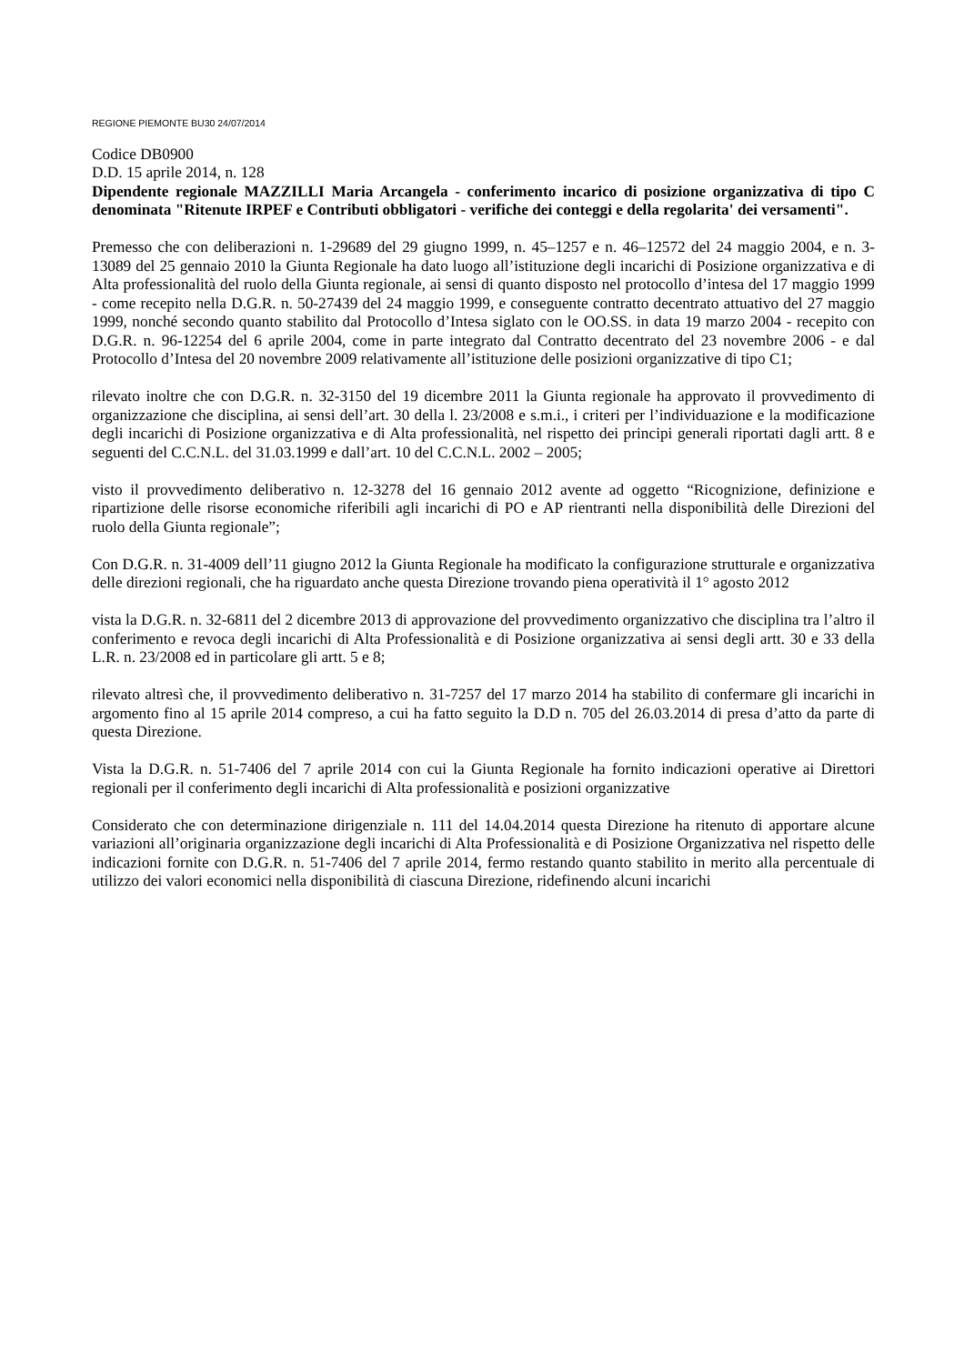REGIONE PIEMONTE BU30 24/07/2014
Codice DB0900
D.D. 15 aprile 2014, n. 128
Dipendente regionale MAZZILLI Maria Arcangela - conferimento incarico di posizione organizzativa di tipo C denominata "Ritenute IRPEF e Contributi obbligatori - verifiche dei conteggi e della regolarita' dei versamenti".
Premesso che con deliberazioni n. 1-29689 del 29 giugno 1999, n. 45–1257 e n. 46–12572 del 24 maggio 2004, e n. 3-13089 del 25 gennaio 2010 la Giunta Regionale ha dato luogo all’istituzione degli incarichi di Posizione organizzativa e di Alta professionalità del ruolo della Giunta regionale, ai sensi di quanto disposto nel protocollo d’intesa del 17 maggio 1999 - come recepito nella D.G.R. n. 50-27439 del 24 maggio 1999, e conseguente contratto decentrato attuativo del 27 maggio 1999, nonché secondo quanto stabilito dal Protocollo d’Intesa siglato con le OO.SS. in data 19 marzo 2004 - recepito con D.G.R. n. 96-12254 del 6 aprile 2004, come in parte integrato dal Contratto decentrato del 23 novembre 2006 - e dal Protocollo d’Intesa del 20 novembre 2009 relativamente all’istituzione delle posizioni organizzative di tipo C1;
rilevato inoltre che con D.G.R. n. 32-3150 del 19 dicembre 2011 la Giunta regionale ha approvato il provvedimento di organizzazione che disciplina, ai sensi dell’art. 30 della l. 23/2008 e s.m.i., i criteri per l’individuazione e la modificazione degli incarichi di Posizione organizzativa e di Alta professionalità, nel rispetto dei principi generali riportati dagli artt. 8 e seguenti del C.C.N.L. del 31.03.1999 e dall’art. 10 del C.C.N.L. 2002 – 2005;
visto il provvedimento deliberativo n. 12-3278 del 16 gennaio 2012 avente ad oggetto “Ricognizione, definizione e ripartizione delle risorse economiche riferibili agli incarichi di PO e AP rientranti nella disponibilità delle Direzioni del ruolo della Giunta regionale”;
Con D.G.R. n. 31-4009 dell’11 giugno 2012 la Giunta Regionale ha modificato la configurazione strutturale e organizzativa delle direzioni regionali, che ha riguardato anche questa Direzione trovando piena operatività il 1° agosto 2012
vista la D.G.R. n. 32-6811 del 2 dicembre 2013 di approvazione del provvedimento organizzativo che disciplina tra l’altro il conferimento e revoca degli incarichi di Alta Professionalità e di Posizione organizzativa ai sensi degli artt. 30 e 33 della L.R. n. 23/2008 ed in particolare gli artt. 5 e 8;
rilevato altresì che, il provvedimento deliberativo n. 31-7257 del 17 marzo 2014 ha stabilito di confermare gli incarichi in argomento fino al 15 aprile 2014 compreso, a cui ha fatto seguito la D.D n. 705 del 26.03.2014 di presa d’atto da parte di questa Direzione.
Vista la D.G.R. n. 51-7406 del 7 aprile 2014 con cui la Giunta Regionale ha fornito indicazioni operative ai Direttori regionali per il conferimento degli incarichi di Alta professionalità e posizioni organizzative
Considerato che con determinazione dirigenziale n. 111 del 14.04.2014 questa Direzione ha ritenuto di apportare alcune variazioni all’originaria organizzazione degli incarichi di Alta Professionalità e di Posizione Organizzativa nel rispetto delle indicazioni fornite con D.G.R. n. 51-7406 del 7 aprile 2014, fermo restando quanto stabilito in merito alla percentuale di utilizzo dei valori economici nella disponibilità di ciascuna Direzione, ridefinendo alcuni incarichi